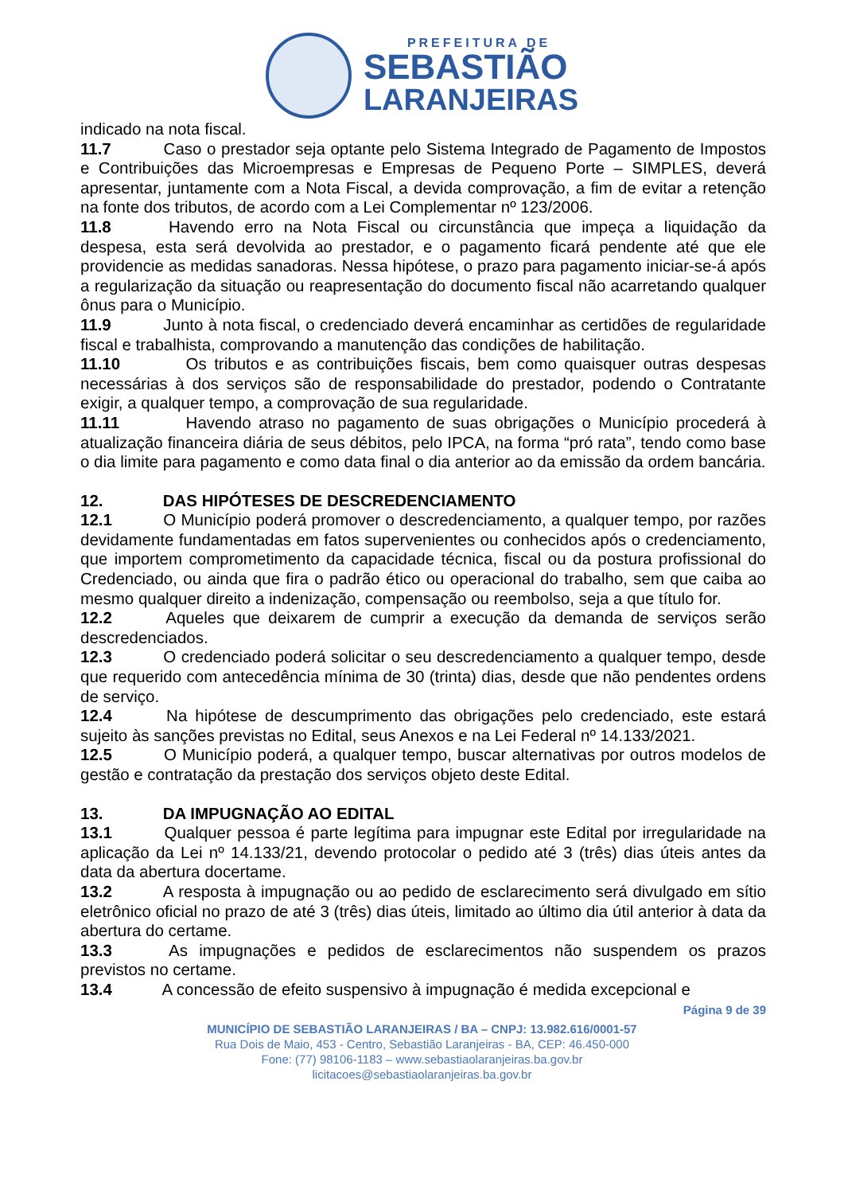PREFEITURA DE
SEBASTIÃO
LARANJEIRAS
indicado na nota fiscal.
11.7 Caso o prestador seja optante pelo Sistema Integrado de Pagamento de Impostos e Contribuições das Microempresas e Empresas de Pequeno Porte – SIMPLES, deverá apresentar, juntamente com a Nota Fiscal, a devida comprovação, a fim de evitar a retenção na fonte dos tributos, de acordo com a Lei Complementar nº 123/2006.
11.8 Havendo erro na Nota Fiscal ou circunstância que impeça a liquidação da despesa, esta será devolvida ao prestador, e o pagamento ficará pendente até que ele providencie as medidas sanadoras. Nessa hipótese, o prazo para pagamento iniciar-se-á após a regularização da situação ou reapresentação do documento fiscal não acarretando qualquer ônus para o Município.
11.9 Junto à nota fiscal, o credenciado deverá encaminhar as certidões de regularidade fiscal e trabalhista, comprovando a manutenção das condições de habilitação.
11.10 Os tributos e as contribuições fiscais, bem como quaisquer outras despesas necessárias à dos serviços são de responsabilidade do prestador, podendo o Contratante exigir, a qualquer tempo, a comprovação de sua regularidade.
11.11 Havendo atraso no pagamento de suas obrigações o Município procederá à atualização financeira diária de seus débitos, pelo IPCA, na forma “pró rata”, tendo como base o dia limite para pagamento e como data final o dia anterior ao da emissão da ordem bancária.
12. DAS HIPÓTESES DE DESCREDENCIAMENTO
12.1 O Município poderá promover o descredenciamento, a qualquer tempo, por razões devidamente fundamentadas em fatos supervenientes ou conhecidos após o credenciamento, que importem comprometimento da capacidade técnica, fiscal ou da postura profissional do Credenciado, ou ainda que fira o padrão ético ou operacional do trabalho, sem que caiba ao mesmo qualquer direito a indenização, compensação ou reembolso, seja a que título for.
12.2 Aqueles que deixarem de cumprir a execução da demanda de serviços serão descredenciados.
12.3 O credenciado poderá solicitar o seu descredenciamento a qualquer tempo, desde que requerido com antecedência mínima de 30 (trinta) dias, desde que não pendentes ordens de serviço.
12.4 Na hipótese de descumprimento das obrigações pelo credenciado, este estará sujeito às sanções previstas no Edital, seus Anexos e na Lei Federal nº 14.133/2021.
12.5 O Município poderá, a qualquer tempo, buscar alternativas por outros modelos de gestão e contratação da prestação dos serviços objeto deste Edital.
13. DA IMPUGNAÇÃO AO EDITAL
13.1 Qualquer pessoa é parte legítima para impugnar este Edital por irregularidade na aplicação da Lei nº 14.133/21, devendo protocolar o pedido até 3 (três) dias úteis antes da data da abertura docertame.
13.2 A resposta à impugnação ou ao pedido de esclarecimento será divulgado em sítio eletrônico oficial no prazo de até 3 (três) dias úteis, limitado ao último dia útil anterior à data da abertura do certame.
13.3 As impugnações e pedidos de esclarecimentos não suspendem os prazos previstos no certame.
13.4 A concessão de efeito suspensivo à impugnação é medida excepcional e
Página 9 de 39
MUNICÍPIO DE SEBASTIÃO LARANJEIRAS / BA – CNPJ: 13.982.616/0001-57
Rua Dois de Maio, 453 - Centro, Sebastião Laranjeiras - BA, CEP: 46.450-000
Fone: (77) 98106-1183 – www.sebastiaolaranjeiras.ba.gov.br
licitacoes@sebastiaolaranjeiras.ba.gov.br